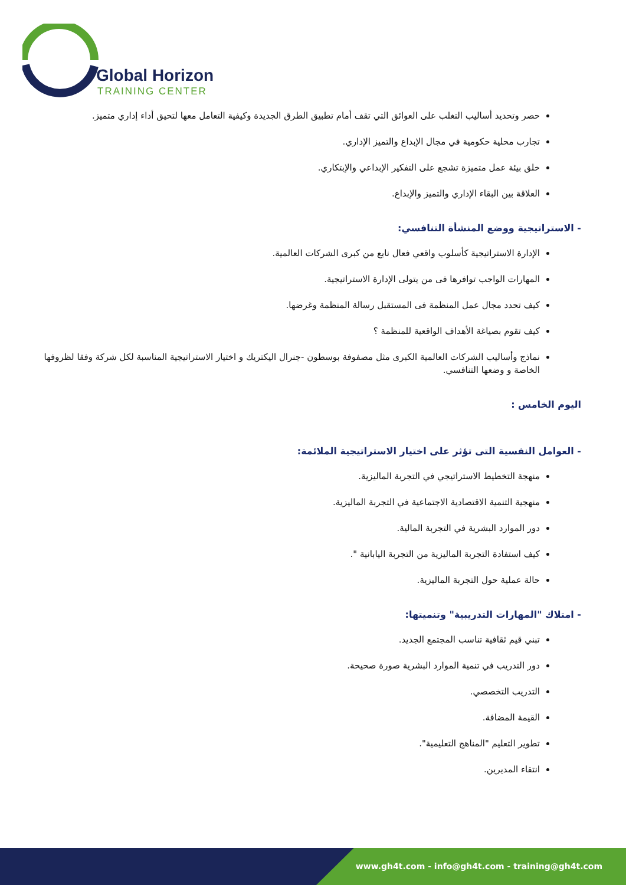Global Horizon
TRAINING CENTER
حصر وتحديد أساليب التغلب على العوائق التي تقف أمام تطبيق الطرق الجديدة وكيفية التعامل معها لتحيق أداء إداري متميز.
تجارب محلية حكومية في مجال الإبداع والتميز الإداري.
خلق بيئة عمل متميزة تشجع على التفكير الإبداعي والإبتكاري.
العلاقة بين البقاء الإداري والتميز والإبداع.
- الاستراتيجية ووضع المنشأة التنافسي:
الإدارة الاستراتيجية كأسلوب واقعي فعال نابع من كبرى الشركات العالمية.
المهارات الواجب توافرها فى من يتولى الإدارة الاستراتيجية.
كيف تحدد مجال عمل المنظمة فى المستقبل رسالة المنظمة وغرضها.
كيف تقوم بصياغة الأهداف الواقعية للمنظمة ؟
نماذج وأساليب الشركات العالمية الكبرى مثل مصفوفة بوسطون -جنرال اليكتريك و اختيار الاستراتيجية المناسبة لكل شركة وفقا لظروفها الخاصة و وضعها التنافسي.
اليوم الخامس :
- العوامل النفسية التى تؤثر على اختيار الاستراتيجية الملائمة:
منهجة التخطيط الاستراتيجي في التجربة الماليزية.
منهجية التنمية الاقتصادية الاجتماعية في التجربة الماليزية.
دور الموارد البشرية في التجربة المالية.
كيف استفادة التجربة الماليزية من التجربة اليابانية ".
حالة عملية حول التجربة الماليزية.
- امتلاك "المهارات التدريبية" وتنميتها:
تبني قيم ثقافية تناسب المجتمع الجديد.
دور التدريب في تنمية الموارد البشرية صورة صحيحة.
التدريب التخصصي.
القيمة المضافة.
تطوير التعليم "المناهج التعليمية".
انتقاء المديرين.
www.gh4t.com - info@gh4t.com - training@gh4t.com